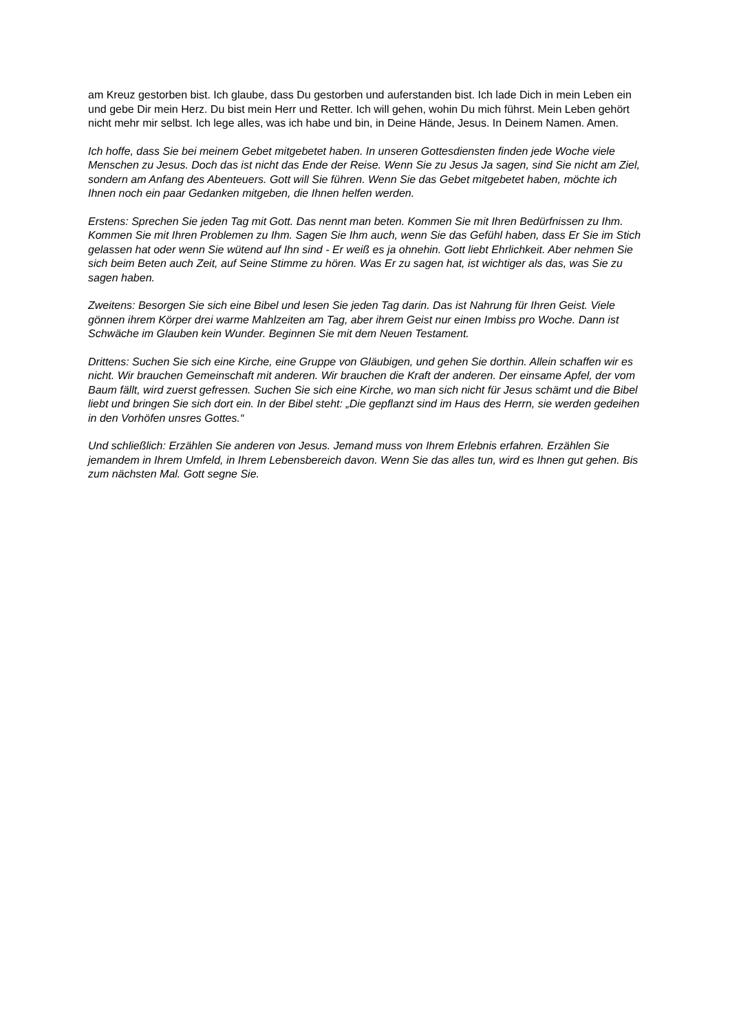am Kreuz gestorben bist. Ich glaube, dass Du gestorben und auferstanden bist. Ich lade Dich in mein Leben ein und gebe Dir mein Herz. Du bist mein Herr und Retter. Ich will gehen, wohin Du mich führst. Mein Leben gehört nicht mehr mir selbst. Ich lege alles, was ich habe und bin, in Deine Hände, Jesus. In Deinem Namen. Amen.
Ich hoffe, dass Sie bei meinem Gebet mitgebetet haben. In unseren Gottesdiensten finden jede Woche viele Menschen zu Jesus. Doch das ist nicht das Ende der Reise. Wenn Sie zu Jesus Ja sagen, sind Sie nicht am Ziel, sondern am Anfang des Abenteuers. Gott will Sie führen. Wenn Sie das Gebet mitgebetet haben, möchte ich Ihnen noch ein paar Gedanken mitgeben, die Ihnen helfen werden.
Erstens: Sprechen Sie jeden Tag mit Gott. Das nennt man beten. Kommen Sie mit Ihren Bedürfnissen zu Ihm. Kommen Sie mit Ihren Problemen zu Ihm. Sagen Sie Ihm auch, wenn Sie das Gefühl haben, dass Er Sie im Stich gelassen hat oder wenn Sie wütend auf Ihn sind - Er weiß es ja ohnehin. Gott liebt Ehrlichkeit. Aber nehmen Sie sich beim Beten auch Zeit, auf Seine Stimme zu hören. Was Er zu sagen hat, ist wichtiger als das, was Sie zu sagen haben.
Zweitens: Besorgen Sie sich eine Bibel und lesen Sie jeden Tag darin. Das ist Nahrung für Ihren Geist. Viele gönnen ihrem Körper drei warme Mahlzeiten am Tag, aber ihrem Geist nur einen Imbiss pro Woche. Dann ist Schwäche im Glauben kein Wunder. Beginnen Sie mit dem Neuen Testament.
Drittens: Suchen Sie sich eine Kirche, eine Gruppe von Gläubigen, und gehen Sie dorthin. Allein schaffen wir es nicht. Wir brauchen Gemeinschaft mit anderen. Wir brauchen die Kraft der anderen. Der einsame Apfel, der vom Baum fällt, wird zuerst gefressen. Suchen Sie sich eine Kirche, wo man sich nicht für Jesus schämt und die Bibel liebt und bringen Sie sich dort ein. In der Bibel steht: „Die gepflanzt sind im Haus des Herrn, sie werden gedeihen in den Vorhöfen unsres Gottes.“
Und schließlich: Erzählen Sie anderen von Jesus. Jemand muss von Ihrem Erlebnis erfahren. Erzählen Sie jemandem in Ihrem Umfeld, in Ihrem Lebensbereich davon. Wenn Sie das alles tun, wird es Ihnen gut gehen. Bis zum nächsten Mal. Gott segne Sie.